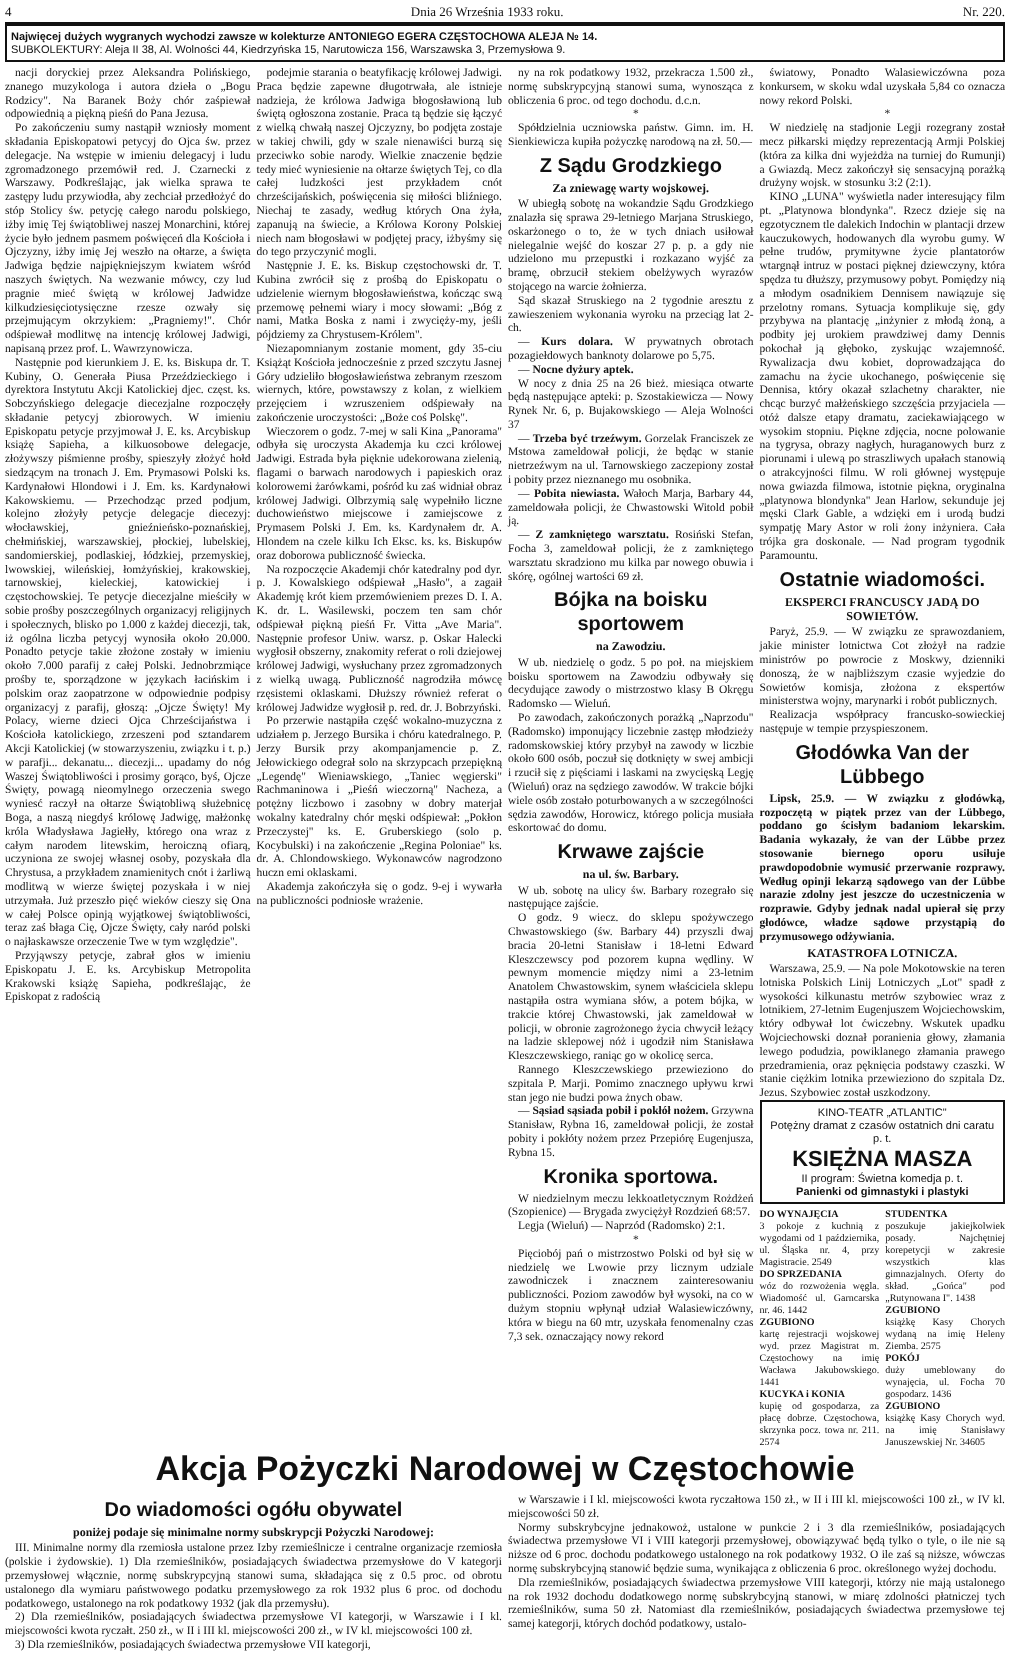4 Dnia 26 Września 1933 roku. Nr. 220.
Najwięcej dużych wygranych wychodzi zawsze w kolekturze ANTONIEGO EGERA CZĘSTOCHOWA ALEJA № 14.
SUBKOLEKTURY: Aleja II 38, Al. Wolności 44, Kiedrzyńska 15, Narutowicza 156, Warszawska 3, Przemysłowa 9.
nacji doryckiej przez Aleksandra Polińskiego, znanego muzykologa i autora dzieła o „Bogu Rodzicy". Na Baranek Boży chór zaśpiewał odpowiednią a piękną pieśń do Pana Jezusa.
Po zakończeniu sumy nastąpił wzniosły moment składania Episkopatowi petycyj do Ojca św. przez delegacje. Na wstępie w imieniu delegacyj i ludu zgromadzonego przemówił red. J. Czarnecki z Warszawy. Podkreślając, jak wielka sprawa te zastępy ludu przywiodła, aby zechciał przedłożyć do stóp Stolicy św. petycję całego narodu polskiego, iżby imię Tej świątobliwej naszej Monarchini, której życie było jednem pasmem poświęceń dla Kościoła i Ojczyzny, iżby imię Jej weszło na ołtarze, a święta Jadwiga będzie najpiękniejszym kwiatem wśród naszych świętych. Na wezwanie mówcy, czy lud pragnie mieć świętą w królowej Jadwidze kilkudziesięciotysięczne rzesze ozwały się przejmującym okrzykiem: „Pragniemy!". Chór odśpiewał modlitwę na intencję królowej Jadwigi, napisaną przez prof. L. Wawrzynowicza.
Następnie pod kierunkiem J. E. ks. Biskupa dr. T. Kubiny, O. Generała Piusa Przeździeckiego i dyrektora Instytutu Akcji Katolickiej djec. częst. ks. Sobczyńskiego delegacje diecezjalne rozpoczęły składanie petycyj zbiorowych. W imieniu Episkopatu petycje przyjmował J. E. ks. Arcybiskup książę Sapieha, a kilkuosobowe delegacje, złożywszy piśmienne prośby, spieszyły złożyć hołd siedzącym na tronach J. Em. Prymasowi Polski ks. Kardynałowi Hlondowi i J. Em. ks. Kardynałowi Kakowskiemu. — Przechodząc przed podjum, kolejno złożyły petycje delegacje diecezyj: włocławskiej, gnieźnieńsko-poznańskiej, chełmińskiej, warszawskiej, płockiej, lubelskiej, sandomierskiej, podlaskiej, łódzkiej, przemyskiej, lwowskiej, wileńskiej, łomżyńskiej, krakowskiej, tarnowskiej, kieleckiej, katowickiej i częstochowskiej. Te petycje diecezjalne mieściły w sobie prośby poszczególnych organizacyj religijnych i społecznych, blisko po 1.000 z każdej diecezji, tak, iż ogólna liczba petycyj wynosiła około 20.000. Ponadto petycje takie złożone zostały w imieniu około 7.000 parafij z całej Polski. Jednobrzmiące prośby te, sporządzone w językach łacińskim i polskim oraz zaopatrzone w odpowiednie podpisy organizacyj z parafij, głoszą: „Ojcze Święty! My Polacy, wierne dzieci Ojca Chrześcijaństwa i Kościoła katolickiego, zrzeszeni pod sztandarem Akcji Katolickiej (w stowarzyszeniu, związku i t. p.) w parafji... dekanatu... diecezji... upadamy do nóg Waszej Świątobliwości i prosimy gorąco, byś, Ojcze Święty, powagą nieomylnego orzeczenia swego wyniesć raczył na ołtarze Świątobliwą służebnicę Boga, a naszą niegdyś królowę Jadwigę, małżonkę króla Władysława Jagiełły, którego ona wraz z całym narodem litewskim, heroiczną ofiarą, uczyniona ze swojej własnej osoby, pozyskała dla Chrystusa, a przykładem znamienitych cnót i żarliwą modlitwą w wierze świętej pozyskała i w niej utrzymała. Już przeszło pięć wieków cieszy się Ona w całej Polsce opinją wyjątkowej świątobliwości, teraz zaś błaga Cię, Ojcze Święty, cały naród polski o najłaskawsze orzeczenie Twe w tym względzie".
Przyjąwszy petycje, zabrał głos w imieniu Episkopatu J. E. ks. Arcybiskup Metropolita Krakowski książę Sapieha, podkreślając, że Episkopat z radością
podejmie starania o beatyfikację królowej Jadwigi. Praca będzie zapewne długotrwała, ale istnieje nadzieja, że królowa Jadwiga błogosławioną lub świętą ogłoszona zostanie. Praca tą będzie się łączyć z wielką chwałą naszej Ojczyzny, bo podjęta zostaje w takiej chwili, gdy w szale nienawiści burzą się przeciwko sobie narody. Wielkie znaczenie będzie tedy mieć wyniesienie na ołtarze świętych Tej, co dla całej ludzkości jest przykładem cnót chrześcijańskich, poświęcenia się miłości bliźniego. Niechaj te zasady, według których Ona żyła, zapanują na świecie, a Królowa Korony Polskiej niech nam błogosławi w podjętej pracy, iżbyśmy się do tego przyczynić mogli.
Następnie J. E. ks. Biskup częstochowski dr. T. Kubina zwrócił się z prośbą do Episkopatu o udzielenie wiernym błogosławieństwa, kończąc swą przemowę pełnemi wiary i mocy słowami: „Bóg z nami, Matka Boska z nami i zwycięży-my, jeśli pójdziemy za Chrystusem-Królem".
Niezapomnianym zostanie moment, gdy 35-ciu Książąt Kościoła jednocześnie z przed szczytu Jasnej Góry udzieliło błogosławieństwa zebranym rzeszom wiernych, które, powstawszy z kolan, z wielkiem przejęciem i wzruszeniem odśpiewały na zakończenie uroczystości: „Boże coś Polskę".
Wieczorem o godz. 7-mej w sali Kina „Panorama" odbyła się uroczysta Akademja ku czci królowej Jadwigi. Estrada była pięknie udekorowana zielenią, flagami o barwach narodowych i papieskich oraz kolorowemi żarówkami, pośród ku zaś widniał obraz królowej Jadwigi. Olbrzymią salę wypełniło liczne duchowieństwo miejscowe i zamiejscowe z Prymasem Polski J. Em. ks. Kardynałem dr. A. Hlondem na czele kilku Ich Eksc. ks. ks. Biskupów oraz doborowa publiczność świecka.
Na rozpoczęcie Akademji chór katedralny pod dyr. p. J. Kowalskiego odśpiewał „Hasło", a zagaił Akademję krót kiem przemówieniem prezes D. I. A. K. dr. L. Wasilewski, poczem ten sam chór odśpiewał piękną pieśń Fr. Vitta „Ave Maria". Następnie profesor Uniw. warsz. p. Oskar Halecki wygłosił obszerny, znakomity referat o roli dziejowej królowej Jadwigi, wysłuchany przez zgromadzonych z wielką uwagą. Publiczność nagrodziła mówcę rzęsistemi oklaskami. Dłuższy również referat o królowej Jadwidze wygłosił p. red. dr. J. Bobrzyński.
Po przerwie nastąpiła część wokalno-muzyczna z udziałem p. Jerzego Bursika i chóru katedralnego. P. Jerzy Bursik przy akompanjamencie p. Z. Jełowickiego odegrał solo na skrzypcach przepiękną „Legendę" Wieniawskiego, „Taniec węgierski" Rachmaninowa i „Pieśń wieczorną" Nacheza, a potężny liczbowo i zasobny w dobry materjał wokalny katedralny chór męski odśpiewał: „Pokłon Przeczystej" ks. E. Gruberskiego (solo p. Kocybulski) i na zakończenie „Regina Poloniae" ks. dr. A. Chlondowskiego. Wykonawców nagrodzono huczn emi oklaskami.
Akademja zakończyła się o godz. 9-ej i wywarła na publiczności podniosłe wrażenie.
ny na rok podatkowy 1932, przekracza 1.500 zł., normę subskrypcyjną stanowi suma, wynosząca z obliczenia 6 proc. od tego dochodu. d.c.n.
*
Spółdzielnia uczniowska państw. Gimn. im. H. Sienkiewicza kupiła pożyczkę narodową na zł. 50.—
Z Sądu Grodzkiego
Za zniewagę warty wojskowej.
W ubiegłą sobotę na wokandzie Sądu Grodzkiego znalazła się sprawa 29-letniego Marjana Struskiego, oskarżonego o to, że w tych dniach usiłował nielegalnie wejść do koszar 27 p. p. a gdy nie udzielono mu przepustki i rozkazano wyjść za bramę, obrzucił stekiem obelżywych wyrazów stojącego na warcie żołnierza.
Sąd skazał Struskiego na 2 tygodnie aresztu z zawieszeniem wykonania wyroku na przeciąg lat 2-ch.
— Kurs dolara. W prywatnych obrotach pozagiełdowych banknoty dolarowe po 5,75.
— Nocne dyżury aptek.
W nocy z dnia 25 na 26 bież. miesiąca otwarte będą następujące apteki: p. Szostakiewicza — Nowy Rynek Nr. 6, p. Bujakowskiego — Aleja Wolności 37
— Trzeba być trzeźwym. Gorzelak Franciszek ze Mstowa zameldował policji, że będąc w stanie nietrzeźwym na ul. Tarnowskiego zaczepiony został i pobity przez nieznanego mu osobnika.
— Pobita niewiasta. Wałoch Marja, Barbary 44, zameldowała policji, że Chwastowski Witold pobił ją.
— Z zamkniętego warsztatu. Rosiński Stefan, Focha 3, zameldował policji, że z zamkniętego warsztatu skradziono mu kilka par nowego obuwia i skórę, ogólnej wartości 69 zł.
Bójka na boisku sportowem
na Zawodziu.
W ub. niedzielę o godz. 5 po poł. na miejskiem boisku sportowem na Zawodziu odbywały się decydujące zawody o mistrzostwo klasy B Okręgu Radomsko — Wieluń.
Po zawodach, zakończonych porażką „Naprzodu" (Radomsko) imponujący liczebnie zastęp młodzieży radomskowskiej który przybył na zawody w liczbie około 600 osób, poczuł się dotknięty w swej ambicji i rzucił się z pięściami i laskami na zwycięską Legję (Wieluń) oraz na sędziego zawodów. W trakcie bójki wiele osób zostało poturbowanych a w szczególności sędzia zawodów, Horowicz, którego policja musiała eskortować do domu.
Krwawe zajście
na ul. św. Barbary.
W ub. sobotę na ulicy św. Barbary rozegrało się następujące zajście.
O godz. 9 wiecz. do sklepu spożywczego Chwastowskiego (św. Barbary 44) przyszli dwaj bracia 20-letni Stanisław i 18-letni Edward Kleszczewscy pod pozorem kupna wędliny. W pewnym momencie między nimi a 23-letnim Anatolem Chwastowskim, synem właściciela sklepu nastąpiła ostra wymiana słów, a potem bójka, w trakcie której Chwastowski, jak zameldował w policji, w obronie zagrożonego życia chwycił leżący na ladzie sklepowej nóż i ugodził nim Stanisława Kleszczewskiego, raniąc go w okolicę serca.
Rannego Kleszczewskiego przewieziono do szpitala P. Marji. Pomimo znacznego upływu krwi stan jego nie budzi powa żnych obaw.
— Sąsiad sąsiada pobił i pokłół nożem. Grzywna Stanisław, Rybna 16, zameldował policji, że został pobity i pokłóty nożem przez Przepiórę Eugenjusza, Rybna 15.
Kronika sportowa.
W niedzielnym meczu lekkoatletycznym Rożdżeń (Szopienice) — Brygada zwyciężył Rozdzień 68:57.
Legja (Wieluń) — Naprzód (Radomsko) 2:1.
*
Pięciobój pań o mistrzostwo Polski od był się w niedzielę we Lwowie przy licznym udziale zawodniczek i znacznem zainteresowaniu publiczności. Poziom zawodów był wysoki, na co w dużym stopniu wpłynął udział Walasiewiczówny, która w biegu na 60 mtr, uzyskała fenomenalny czas 7,3 sek. oznaczający nowy rekord
światowy, Ponadto Walasiewiczówna poza konkursem, w skoku wdal uzyskała 5,84 co oznacza nowy rekord Polski.
*
W niedzielę na stadjonie Legji rozegrany został mecz piłkarski między reprezentacją Armji Polskiej (która za kilka dni wyjeżdża na turniej do Rumunji) a Gwiazdą. Mecz zakończył się sensacyjną porażką drużyny wojsk. w stosunku 3:2 (2:1).
KINO „LUNA" wyświetla nader interesujący film pt. „Platynowa blondynka". Rzecz dzieje się na egzotycznem tle dalekich Indochin w plantacji drzew kauczukowych, hodowanych dla wyrobu gumy. W pełne trudów, prymitywne życie plantatorów wtargnął intruz w postaci pięknej dziewczyny, która spędza tu dłuższy, przymusowy pobyt. Pomiędzy nią a młodym osadnikiem Dennisem nawiązuje się przelotny romans. Sytuacja komplikuje się, gdy przybywa na plantację „inżynier z młodą żoną, a podbity jej urokiem prawdziwej damy Dennis pokochał ją głęboko, zyskując wzajemność. Rywalizacja dwu kobiet, doprowadzająca do zamachu na życie ukochanego, poświęcenie się Dennisa, który okazał szlachetny charakter, nie chcąc burzyć małżeńskiego szczęścia przyjaciela — otóż dalsze etapy dramatu, zaciekawiającego w wysokim stopniu. Piękne zdjęcia, nocne polowanie na tygrysa, obrazy nagłych, huraganowych burz z piorunami i ulewą po straszliwych upałach stanowią o atrakcyjności filmu. W roli głównej występuje nowa gwiazda filmowa, istotnie piękna, oryginalna „platynowa blondynka" Jean Harlow, sekunduje jej męski Clark Gable, a wdzięki em i urodą budzi sympatję Mary Astor w roli żony inżyniera. Cała trójka gra doskonale. — Nad program tygodnik Paramountu.
Ostatnie wiadomości.
EKSPERCI FRANCUSCY JADĄ DO SOWIETÓW.
Paryż, 25.9. — W związku ze sprawozdaniem, jakie minister lotnictwa Cot złożył na radzie ministrów po powrocie z Moskwy, dzienniki donoszą, że w najbliższym czasie wyjedzie do Sowietów komisja, złożona z ekspertów ministerstwa wojny, marynarki i robót publicznych.
Realizacja współpracy francusko-sowieckiej następuje w tempie przyspieszonem.
Głodówka Van der Lübbego
Lipsk, 25.9. — W związku z głodówką, rozpoczętą w piątek przez van der Lübbego, poddano go ścisłym badaniom lekarskim. Badania wykazały, że van der Lübbe przez stosowanie biernego oporu usiłuje prawdopodobnie wymusić przerwanie rozprawy. Według opinji lekarzą sądowego van der Lübbe narazie zdolny jest jeszcze do uczestniczenia w rozprawie. Gdyby jednak nadal upierał się przy głodówce, władze sądowe przystąpią do przymusowego odżywiania.
KATASTROFA LOTNICZA.
Warszawa, 25.9. — Na pole Mokotowskie na teren lotniska Polskich Linij Lotniczych „Lot" spadł z wysokości kilkunastu metrów szybowiec wraz z lotnikiem, 27-letnim Eugenjuszem Wojciechowskim, który odbywał lot ćwiczebny. Wskutek upadku Wojciechowski doznał poranienia głowy, złamania lewego podudzia, powiklanego złamania prawego przedramienia, oraz pęknięcia podstawy czaszki. W stanie ciężkim lotnika przewieziono do szpitala Dz. Jezus. Szybowiec został uszkodzony.
KINO-TEATR „ATLANTIC"
Potężny dramat z czasów ostatnich dni caratu p. t.
KSIĘŻNA MASZA
II program: Świetna komedja p. t.
Panienki od gimnastyki i plastyki
DO WYNAJĘCIA
3 pokoje z kuchnią z wygodami od 1 października, ul. Śląska nr. 4, przy Magistracie. 2549
DO SPRZEDANIA
wóz do rozwożenia węgla. Wiadomość ul. Garncarska nr. 46. 1442
ZGUBIONO
kartę rejestracji wojskowej wyd. przez Magistrat m. Częstochowy na imię Wacława Jakubowskiego. 1441
KUCYKA i KONIA
kupię od gospodarza, za płacę dobrze. Częstochowa, skrzynka pocz. towa nr. 211. 2574
STUDENTKA
poszukuje jakiejkolwiek posady. Najchętniej korepetycji w zakresie wszystkich klas gimnazjalnych. Oferty do skład. „Gońca" pod „Rutynowana I". 1438
ZGUBIONO
książkę Kasy Chorych wydaną na imię Heleny Ziemba. 2575
POKÓJ
duży umeblowany do wynajęcia, ul. Focha 70 gospodarz. 1436
ZGUBIONO
książkę Kasy Chorych wyd. na imię Stanisławy Januszewskiej Nr. 34605
Akcja Pożyczki Narodowej w Częstochowie
Do wiadomości ogółu obywatel
poniżej podaje się minimalne normy subskrypcji Pożyczki Narodowej:
III. Minimalne normy dla rzemiosła ustalone przez Izby rzemieślnicze i centralne organizacje rzemiosła (polskie i żydowskie). 1) Dla rzemieślników, posiadających świadectwa przemysłowe do V kategorji przemysłowej włącznie, normę subskrypcyjną stanowi suma, składająca się z 0.5 proc. od obrotu ustalonego dla wymiaru państwowego podatku przemysłowego za rok 1932 plus 6 proc. od dochodu podatkowego, ustalonego na rok podatkowy 1932 (jak dla przemysłu).
2) Dla rzemieślników, posiadających świadectwa przemysłowe VI kategorji, w Warszawie i I kl. miejscowości kwota ryczałt. 250 zł., w II i III kl. miejscowości 200 zł., w IV kl. miejscowości 100 zł.
3) Dla rzemieślników, posiadających świadectwa przemysłowe VII kategorji,
w Warszawie i I kl. miejscowości kwota ryczałtowa 150 zł., w II i III kl. miejscowości 100 zł., w IV kl. miejscowości 50 zł.
Normy subskrybcyjne jednakowoż, ustalone w punkcie 2 i 3 dla rzemieślników, posiadających świadectwa przemysłowe VI i VIII kategorji przemysłowej, obowiązywać będą tylko o tyle, o ile nie są niższe od 6 proc. dochodu podatkowego ustalonego na rok podatkowy 1932. O ile zaś są niższe, wówczas normę subskrybcyjną stanowić będzie suma, wynikająca z obliczenia 6 proc. określonego wyżej dochodu.
Dla rzemieślników, posiadających świadectwa przemysłowe VIII kategorji, którzy nie mają ustalonego na rok 1932 dochodu dodatkowego normę subskrybcyjną stanowi, w miarę zdolności płatniczej tych rzemieślników, suma 50 zł. Natomiast dla rzemieślników, posiadających świadectwa przemysłowe tej samej kategorji, których dochód podatkowy, ustalo-